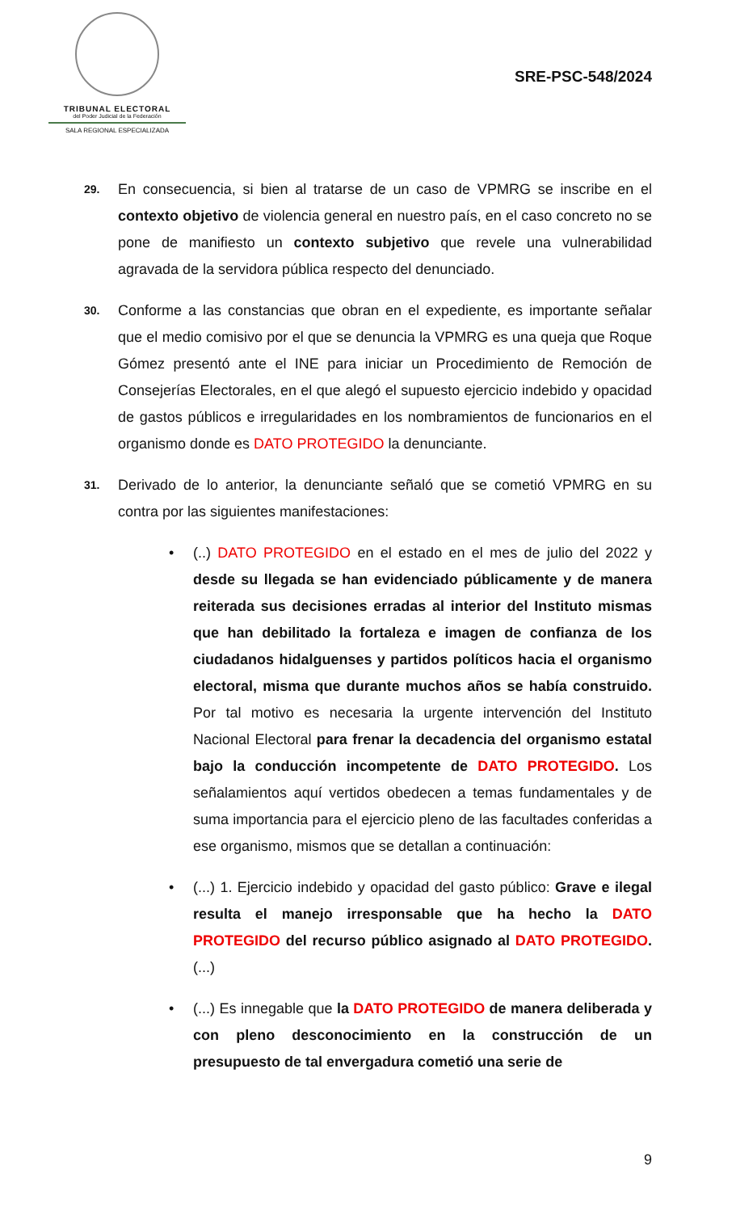TRIBUNAL ELECTORAL
del Poder Judicial de la Federación
SALA REGIONAL ESPECIALIZADA
SRE-PSC-548/2024
29.
En consecuencia, si bien al tratarse de un caso de VPMRG se inscribe en el contexto objetivo de violencia general en nuestro país, en el caso concreto no se pone de manifiesto un contexto subjetivo que revele una vulnerabilidad agravada de la servidora pública respecto del denunciado.
30.
Conforme a las constancias que obran en el expediente, es importante señalar que el medio comisivo por el que se denuncia la VPMRG es una queja que Roque Gómez presentó ante el INE para iniciar un Procedimiento de Remoción de Consejerías Electorales, en el que alegó el supuesto ejercicio indebido y opacidad de gastos públicos e irregularidades en los nombramientos de funcionarios en el organismo donde es DATO PROTEGIDO la denunciante.
31.
Derivado de lo anterior, la denunciante señaló que se cometió VPMRG en su contra por las siguientes manifestaciones:
• (..) DATO PROTEGIDO en el estado en el mes de julio del 2022 y desde su llegada se han evidenciado públicamente y de manera reiterada sus decisiones erradas al interior del Instituto mismas que han debilitado la fortaleza e imagen de confianza de los ciudadanos hidalguenses y partidos políticos hacia el organismo electoral, misma que durante muchos años se había construido. Por tal motivo es necesaria la urgente intervención del Instituto Nacional Electoral para frenar la decadencia del organismo estatal bajo la conducción incompetente de DATO PROTEGIDO. Los señalamientos aquí vertidos obedecen a temas fundamentales y de suma importancia para el ejercicio pleno de las facultades conferidas a ese organismo, mismos que se detallan a continuación:
• (...) 1. Ejercicio indebido y opacidad del gasto público: Grave e ilegal resulta el manejo irresponsable que ha hecho la DATO PROTEGIDO del recurso público asignado al DATO PROTEGIDO. (...)
• (...) Es innegable que la DATO PROTEGIDO de manera deliberada y con pleno desconocimiento en la construcción de un presupuesto de tal envergadura cometió una serie de
9